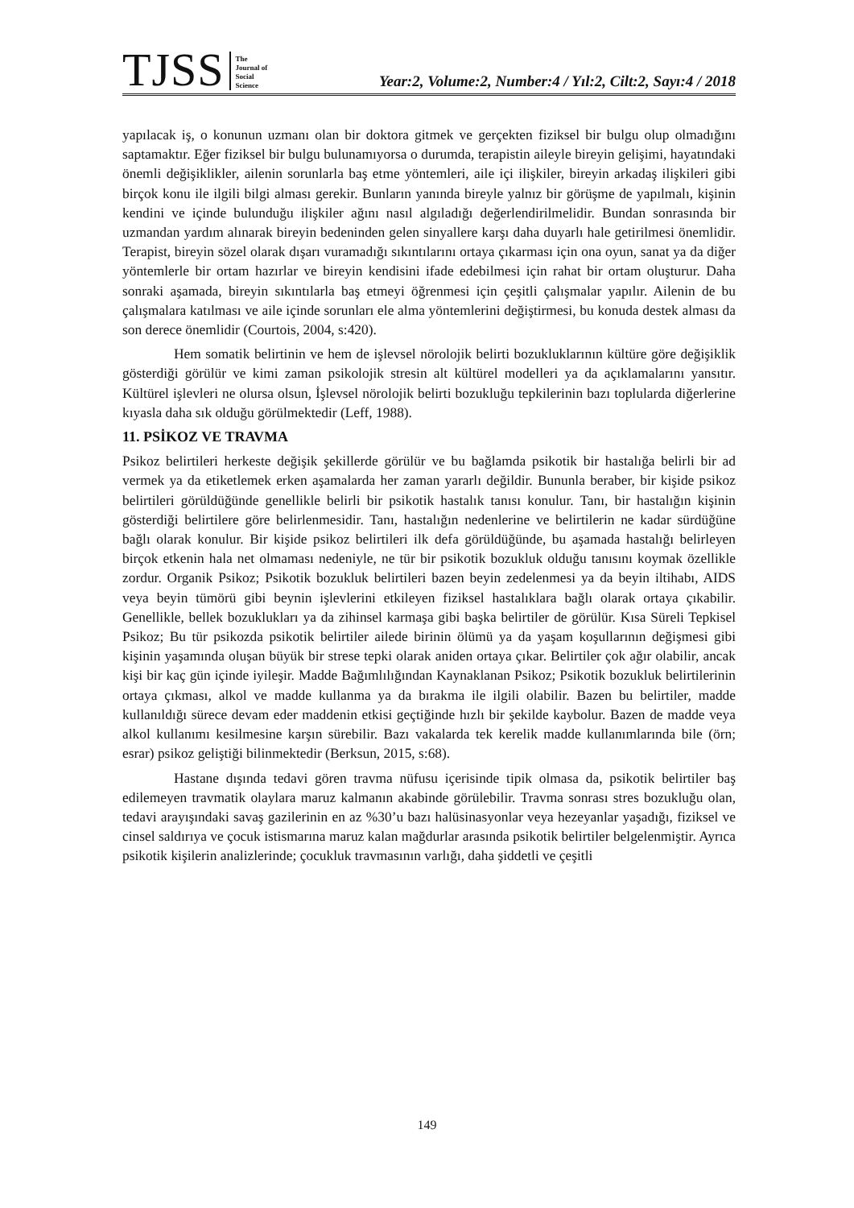TJSS The
Journal of
Social
Science Year:2, Volume:2, Number:4 / Yıl:2, Cilt:2, Sayı:4 / 2018
yapılacak iş, o konunun uzmanı olan bir doktora gitmek ve gerçekten fiziksel bir bulgu olup olmadığını saptamaktır. Eğer fiziksel bir bulgu bulunamıyorsa o durumda, terapistin aileyle bireyin gelişimi, hayatındaki önemli değişiklikler, ailenin sorunlarla baş etme yöntemleri, aile içi ilişkiler, bireyin arkadaş ilişkileri gibi birçok konu ile ilgili bilgi alması gerekir. Bunların yanında bireyle yalnız bir görüşme de yapılmalı, kişinin kendini ve içinde bulunduğu ilişkiler ağını nasıl algıladığı değerlendirilmelidir. Bundan sonrasında bir uzmandan yardım alınarak bireyin bedeninden gelen sinyallere karşı daha duyarlı hale getirilmesi önemlidir. Terapist, bireyin sözel olarak dışarı vuramadığı sıkıntılarını ortaya çıkarması için ona oyun, sanat ya da diğer yöntemlerle bir ortam hazırlar ve bireyin kendisini ifade edebilmesi için rahat bir ortam oluşturur. Daha sonraki aşamada, bireyin sıkıntılarla baş etmeyi öğrenmesi için çeşitli çalışmalar yapılır. Ailenin de bu çalışmalara katılması ve aile içinde sorunları ele alma yöntemlerini değiştirmesi, bu konuda destek alması da son derece önemlidir (Courtois, 2004, s:420).
Hem somatik belirtinin ve hem de işlevsel nörolojik belirti bozukluklarının kültüre göre değişiklik gösterdiği görülür ve kimi zaman psikolojik stresin alt kültürel modelleri ya da açıklamalarını yansıtır. Kültürel işlevleri ne olursa olsun, İşlevsel nörolojik belirti bozukluğu tepkilerinin bazı toplularda diğerlerine kıyasla daha sık olduğu görülmektedir (Leff, 1988).
11. PSİKOZ VE TRAVMA
Psikoz belirtileri herkeste değişik şekillerde görülür ve bu bağlamda psikotik bir hastalığa belirli bir ad vermek ya da etiketlemek erken aşamalarda her zaman yararlı değildir. Bununla beraber, bir kişide psikoz belirtileri görüldüğünde genellikle belirli bir psikotik hastalık tanısı konulur. Tanı, bir hastalığın kişinin gösterdiği belirtilere göre belirlenmesidir. Tanı, hastalığın nedenlerine ve belirtilerin ne kadar sürdüğüne bağlı olarak konulur. Bir kişide psikoz belirtileri ilk defa görüldüğünde, bu aşamada hastalığı belirleyen birçok etkenin hala net olmaması nedeniyle, ne tür bir psikotik bozukluk olduğu tanısını koymak özellikle zordur. Organik Psikoz; Psikotik bozukluk belirtileri bazen beyin zedelenmesi ya da beyin iltihabı, AIDS veya beyin tümörü gibi beynin işlevlerini etkileyen fiziksel hastalıklara bağlı olarak ortaya çıkabilir. Genellikle, bellek bozuklukları ya da zihinsel karmaşa gibi başka belirtiler de görülür. Kısa Süreli Tepkisel Psikoz; Bu tür psikozda psikotik belirtiler ailede birinin ölümü ya da yaşam koşullarının değişmesi gibi kişinin yaşamında oluşan büyük bir strese tepki olarak aniden ortaya çıkar. Belirtiler çok ağır olabilir, ancak kişi bir kaç gün içinde iyileşir. Madde Bağımlılığından Kaynaklanan Psikoz; Psikotik bozukluk belirtilerinin ortaya çıkması, alkol ve madde kullanma ya da bırakma ile ilgili olabilir. Bazen bu belirtiler, madde kullanıldığı sürece devam eder maddenin etkisi geçtiğinde hızlı bir şekilde kaybolur. Bazen de madde veya alkol kullanımı kesilmesine karşın sürebilir. Bazı vakalarda tek kerelik madde kullanımlarında bile (örn; esrar) psikoz geliştiği bilinmektedir (Berksun, 2015, s:68).
Hastane dışında tedavi gören travma nüfusu içerisinde tipik olmasa da, psikotik belirtiler baş edilemeyen travmatik olaylara maruz kalmanın akabinde görülebilir. Travma sonrası stres bozukluğu olan, tedavi arayışındaki savaş gazilerinin en az %30’u bazı halüsinasyonlar veya hezeyanlar yaşadığı, fiziksel ve cinsel saldırıya ve çocuk istismarına maruz kalan mağdurlar arasında psikotik belirtiler belgelenmiştir. Ayrıca psikotik kişilerin analizlerinde; çocukluk travmasının varlığı, daha şiddetli ve çeşitli
149